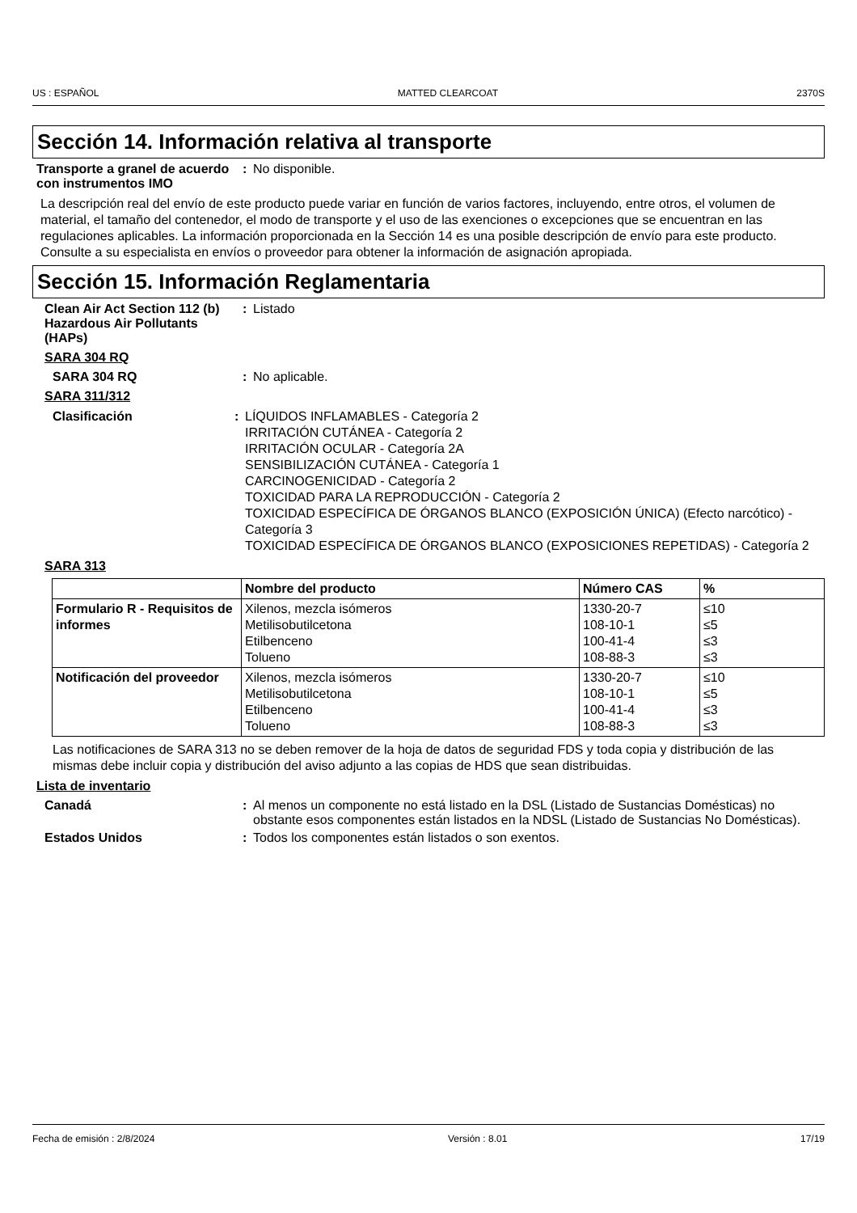US : ESPAÑOL MATTED CLEARCOAT 2370S
Sección 14. Información relativa al transporte
Transporte a granel de acuerdo con instrumentos IMO
: No disponible.
La descripción real del envío de este producto puede variar en función de varios factores, incluyendo, entre otros, el volumen de material, el tamaño del contenedor, el modo de transporte y el uso de las exenciones o excepciones que se encuentran en las regulaciones aplicables. La información proporcionada en la Sección 14 es una posible descripción de envío para este producto. Consulte a su especialista en envíos o proveedor para obtener la información de asignación apropiada.
Sección 15. Información Reglamentaria
Clean Air Act Section 112 (b) Hazardous Air Pollutants (HAPs)
: Listado
SARA 304 RQ
SARA 304 RQ : No aplicable.
SARA 311/312
Clasificación : LÍQUIDOS INFLAMABLES - Categoría 2
IRRITACIÓN CUTÁNEA - Categoría 2
IRRITACIÓN OCULAR - Categoría 2A
SENSIBILIZACIÓN CUTÁNEA - Categoría 1
CARCINOGENICIDAD - Categoría 2
TOXICIDAD PARA LA REPRODUCCIÓN - Categoría 2
TOXICIDAD ESPECÍFICA DE ÓRGANOS BLANCO (EXPOSICIÓN ÚNICA) (Efecto narcótico) - Categoría 3
TOXICIDAD ESPECÍFICA DE ÓRGANOS BLANCO (EXPOSICIONES REPETIDAS) - Categoría 2
SARA 313
| | Nombre del producto | Número CAS | % |
| --- | --- | --- | --- |
| Formulario R - Requisitos de informes | Xilenos, mezcla isómeros Metilisobutilcetona Etilbenceno Tolueno | 1330-20-7 108-10-1 100-41-4 108-88-3 | ≤10 ≤5 ≤3 ≤3 |
| Notificación del proveedor | Xilenos, mezcla isómeros Metilisobutilcetona Etilbenceno Tolueno | 1330-20-7 108-10-1 100-41-4 108-88-3 | ≤10 ≤5 ≤3 ≤3 |
Las notificaciones de SARA 313 no se deben remover de la hoja de datos de seguridad FDS y toda copia y distribución de las mismas debe incluir copia y distribución del aviso adjunto a las copias de HDS que sean distribuidas.
Lista de inventario
Canadá : Al menos un componente no está listado en la DSL (Listado de Sustancias Domésticas) no obstante esos componentes están listados en la NDSL (Listado de Sustancias No Domésticas).
Estados Unidos : Todos los componentes están listados o son exentos.
Fecha de emisión : 2/8/2024 Versión : 8.01 17/19